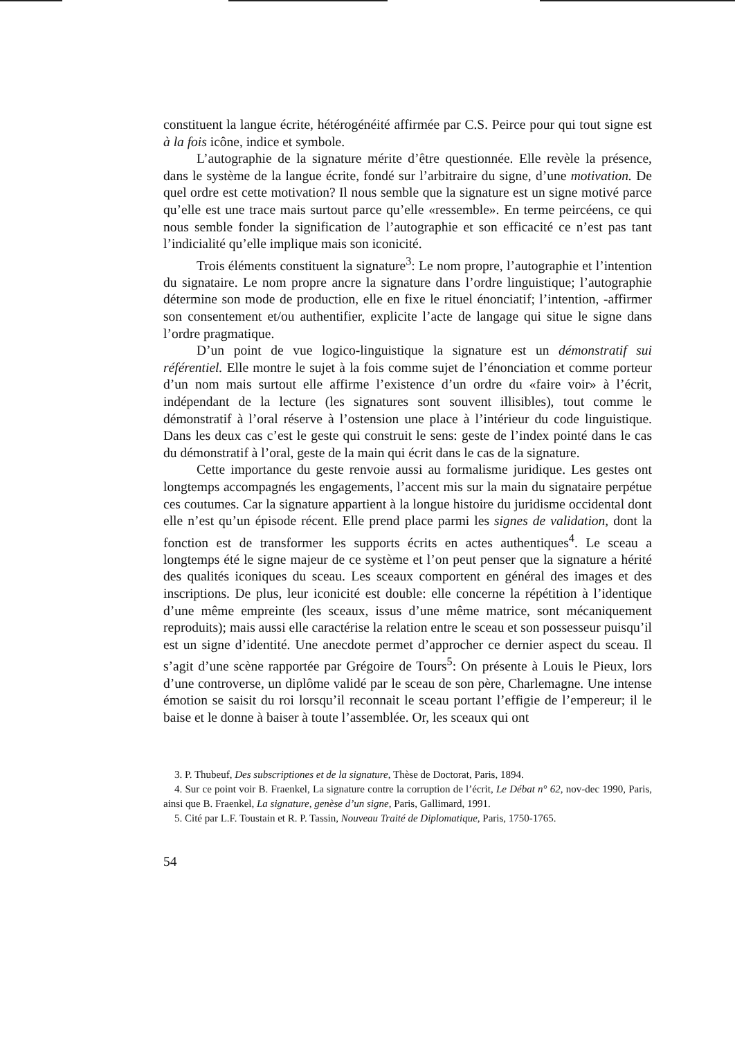constituent la langue écrite, hétérogénéité affirmée par C.S. Peirce pour qui tout signe est à la fois icône, indice et symbole.
L’autographie de la signature mérite d’être questionnée. Elle revèle la présence, dans le système de la langue écrite, fondé sur l’arbitraire du signe, d’une motivation. De quel ordre est cette motivation? Il nous semble que la signature est un signe motivé parce qu’elle est une trace mais surtout parce qu’elle «ressemble». En terme peircéens, ce qui nous semble fonder la signification de l’autographie et son efficacité ce n’est pas tant l’indicialité qu’elle implique mais son iconicité.
Trois éléments constituent la signature<sup>3</sup>: Le nom propre, l’autographie et l’intention du signataire. Le nom propre ancre la signature dans l’ordre linguistique; l’autographie détermine son mode de production, elle en fixe le rituel énonciatif; l’intention, -affirmer son consentement et/ou authentifier, explicite l’acte de langage qui situe le signe dans l’ordre pragmatique.
D’un point de vue logico-linguistique la signature est un démonstratif sui référentiel. Elle montre le sujet à la fois comme sujet de l’énonciation et comme porteur d’un nom mais surtout elle affirme l’existence d’un ordre du «faire voir» à l’écrit, indépendant de la lecture (les signatures sont souvent illisibles), tout comme le démonstratif à l’oral réserve à l’ostension une place à l’intérieur du code linguistique. Dans les deux cas c’est le geste qui construit le sens: geste de l’index pointé dans le cas du démonstratif à l’oral, geste de la main qui écrit dans le cas de la signature.
Cette importance du geste renvoie aussi au formalisme juridique. Les gestes ont longtemps accompagnés les engagements, l’accent mis sur la main du signataire perpétue ces coutumes. Car la signature appartient à la longue histoire du juridisme occidental dont elle n’est qu’un épisode récent. Elle prend place parmi les signes de validation, dont la fonction est de transformer les supports écrits en actes authentiques<sup>4</sup>. Le sceau a longtemps été le signe majeur de ce système et l’on peut penser que la signature a hérité des qualités iconiques du sceau. Les sceaux comportent en général des images et des inscriptions. De plus, leur iconicité est double: elle concerne la répétition à l’identique d’une même empreinte (les sceaux, issus d’une même matrice, sont mécaniquement reproduits); mais aussi elle caractérise la relation entre le sceau et son possesseur puisqu’il est un signe d’identité. Une anecdote permet d’approcher ce dernier aspect du sceau. Il s’agit d’une scène rapportée par Grégoire de Tours<sup>5</sup>: On présente à Louis le Pieux, lors d’une controverse, un diplôme validé par le sceau de son père, Charlemagne. Une intense émotion se saisit du roi lorsqu’il reconnait le sceau portant l’effigie de l’empereur; il le baise et le donne à baiser à toute l’assemblée. Or, les sceaux qui ont
3. P. Thubeuf, Des subscriptiones et de la signature, Thèse de Doctorat, Paris, 1894.
4. Sur ce point voir B. Fraenkel, La signature contre la corruption de l’écrit, Le Débat n° 62, nov-dec 1990, Paris, ainsi que B. Fraenkel, La signature, genèse d’un signe, Paris, Gallimard, 1991.
5. Cité par L.F. Toustain et R. P. Tassin, Nouveau Traité de Diplomatique, Paris, 1750-1765.
54